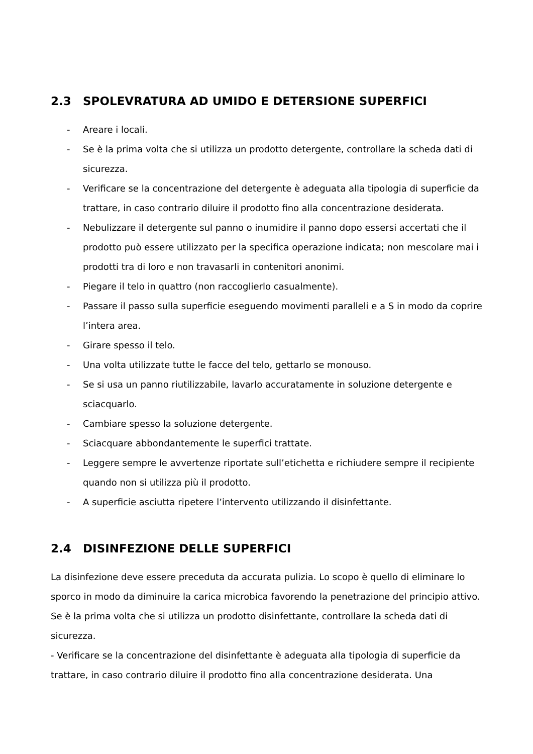2.3 SPOLEVRATURA AD UMIDO E DETERSIONE SUPERFICI
- Areare i locali.
- Se è la prima volta che si utilizza un prodotto detergente, controllare la scheda dati di sicurezza.
- Verificare se la concentrazione del detergente è adeguata alla tipologia di superficie da trattare, in caso contrario diluire il prodotto fino alla concentrazione desiderata.
- Nebulizzare il detergente sul panno o inumidire il panno dopo essersi accertati che il prodotto può essere utilizzato per la specifica operazione indicata; non mescolare mai i prodotti tra di loro e non travasarli in contenitori anonimi.
- Piegare il telo in quattro (non raccoglierlo casualmente).
- Passare il passo sulla superficie eseguendo movimenti paralleli e a S in modo da coprire l’intera area.
- Girare spesso il telo.
- Una volta utilizzate tutte le facce del telo, gettarlo se monouso.
- Se si usa un panno riutilizzabile, lavarlo accuratamente in soluzione detergente e sciacquarlo.
- Cambiare spesso la soluzione detergente.
- Sciacquare abbondantemente le superfici trattate.
- Leggere sempre le avvertenze riportate sull’etichetta e richiudere sempre il recipiente quando non si utilizza più il prodotto.
- A superficie asciutta ripetere l’intervento utilizzando il disinfettante.
2.4 DISINFEZIONE DELLE SUPERFICI
La disinfezione deve essere preceduta da accurata pulizia. Lo scopo è quello di eliminare lo sporco in modo da diminuire la carica microbica favorendo la penetrazione del principio attivo.
Se è la prima volta che si utilizza un prodotto disinfettante, controllare la scheda dati di sicurezza.
- Verificare se la concentrazione del disinfettante è adeguata alla tipologia di superficie da trattare, in caso contrario diluire il prodotto fino alla concentrazione desiderata. Una